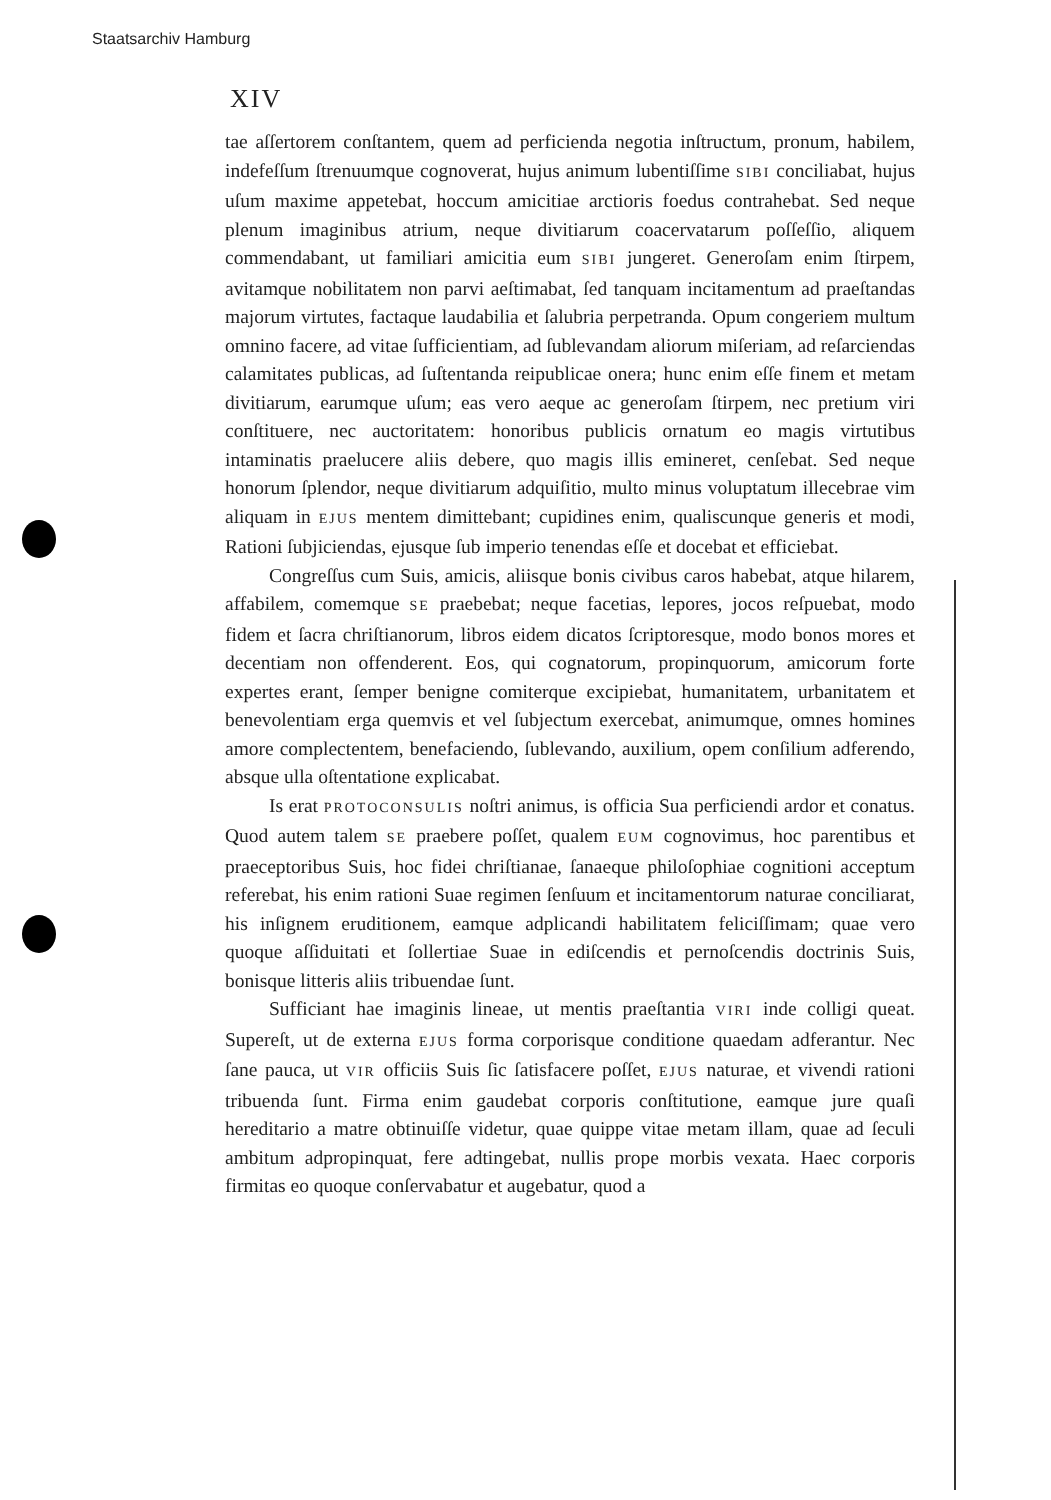Staatsarchiv Hamburg
XIV
tae aſſertorem conſtantem, quem ad perficienda negotia inſtructum, pronum, habilem, indefeſſum ſtrenuumque cognoverat, hujus animum lubentiſſime SIBI conciliabat, hujus uſum maxime appetebat, hoccum amicitiae arctioris foedus contrahebat. Sed neque plenum imaginibus atrium, neque divitiarum coacervatarum poſſeſſio, aliquem commendabant, ut familiari amicitia eum SIBI jungeret. Generoſam enim ſtirpem, avitamque nobilitatem non parvi aeſtimabat, ſed tanquam incitamentum ad praeſtandas majorum virtutes, factaque laudabilia et ſalubria perpetranda. Opum congeriem multum omnino facere, ad vitae ſufficientiam, ad ſublevandam aliorum miſeriam, ad reſarciendas calamitates publicas, ad ſuſtentanda reipublicae onera; hunc enim eſſe finem et metam divitiarum, earumque uſum; eas vero aeque ac generoſam ſtirpem, nec pretium viri conſtituere, nec auctoritatem: honoribus publicis ornatum eo magis virtutibus intaminatis praelucere aliis debere, quo magis illis emineret, cenſebat. Sed neque honorum ſplendor, neque divitiarum adquiſitio, multo minus voluptatum illecebrae vim aliquam in EJUS mentem dimittebant; cupidines enim, qualiscunque generis et modi, Rationi ſubjiciendas, ejusque ſub imperio tenendas eſſe et docebat et efficiebat.
Congreſſus cum Suis, amicis, aliisque bonis civibus caros habebat, atque hilarem, affabilem, comemque SE praebebat; neque facetias, lepores, jocos reſpuebat, modo fidem et ſacra chriſtianorum, libros eidem dicatos ſcriptoresque, modo bonos mores et decentiam non offenderent. Eos, qui cognatorum, propinquorum, amicorum forte expertes erant, ſemper benigne comiterque excipiebat, humanitatem, urbanitatem et benevolentiam erga quemvis et vel ſubjectum exercebat, animumque, omnes homines amore complectentem, benefaciendo, ſublevando, auxilium, opem conſilium adferendo, absque ulla oſtentatione explicabat.
Is erat PROTOCONSULIS noſtri animus, is officia Sua perficiendi ardor et conatus. Quod autem talem SE praebere poſſet, qualem EUM cognovimus, hoc parentibus et praeceptoribus Suis, hoc fidei chriſtianae, ſanaeque philoſophiae cognitioni acceptum referebat, his enim rationi Suae regimen ſenſuum et incitamentorum naturae conciliarat, his inſignem eruditionem, eamque adplicandi habilitatem feliciſſimam; quae vero quoque aſſiduitati et ſollertiae Suae in ediſcendis et pernoſcendis doctrinis Suis, bonisque litteris aliis tribuendae ſunt.
Sufficiant hae imaginis lineae, ut mentis praeſtantia VIRI inde colligi queat. Supereſt, ut de externa EJUS forma corporisque conditione quaedam adferantur. Nec ſane pauca, ut VIR officiis Suis ſic ſatisfacere poſſet, EJUS naturae, et vivendi rationi tribuenda ſunt. Firma enim gaudebat corporis conſtitutione, eamque jure quaſi hereditario a matre obtinuiſſe videtur, quae quippe vitae metam illam, quae ad ſeculi ambitum adpropinquat, fere adtingebat, nullis prope morbis vexata. Haec corporis firmitas eo quoque conſervabatur et augebatur, quod a